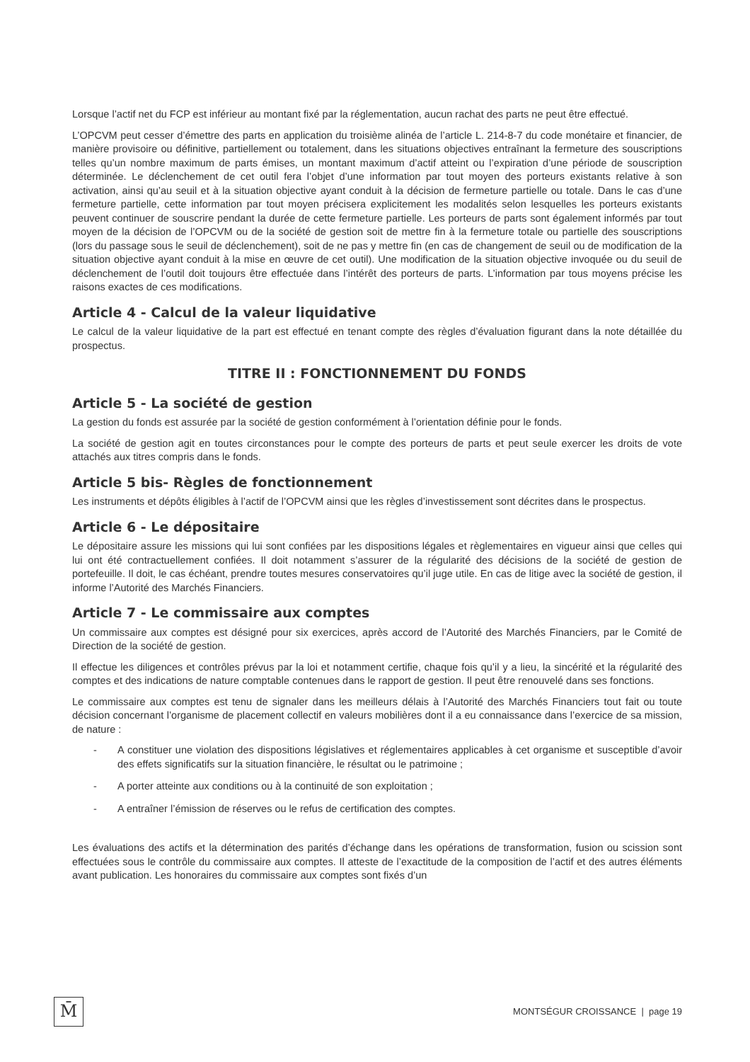Lorsque l’actif net du FCP est inférieur au montant fixé par la réglementation, aucun rachat des parts ne peut être effectué.
L’OPCVM peut cesser d’émettre des parts en application du troisième alinéa de l’article L. 214-8-7 du code monétaire et financier, de manière provisoire ou définitive, partiellement ou totalement, dans les situations objectives entraînant la fermeture des souscriptions telles qu’un nombre maximum de parts émises, un montant maximum d’actif atteint ou l’expiration d’une période de souscription déterminée. Le déclenchement de cet outil fera l’objet d’une information par tout moyen des porteurs existants relative à son activation, ainsi qu’au seuil et à la situation objective ayant conduit à la décision de fermeture partielle ou totale. Dans le cas d’une fermeture partielle, cette information par tout moyen précisera explicitement les modalités selon lesquelles les porteurs existants peuvent continuer de souscrire pendant la durée de cette fermeture partielle. Les porteurs de parts sont également informés par tout moyen de la décision de l’OPCVM ou de la société de gestion soit de mettre fin à la fermeture totale ou partielle des souscriptions (lors du passage sous le seuil de déclenchement), soit de ne pas y mettre fin (en cas de changement de seuil ou de modification de la situation objective ayant conduit à la mise en œuvre de cet outil). Une modification de la situation objective invoquée ou du seuil de déclenchement de l’outil doit toujours être effectuée dans l’intérêt des porteurs de parts. L’information par tous moyens précise les raisons exactes de ces modifications.
Article 4 - Calcul de la valeur liquidative
Le calcul de la valeur liquidative de la part est effectué en tenant compte des règles d’évaluation figurant dans la note détaillée du prospectus.
TITRE II : FONCTIONNEMENT DU FONDS
Article 5 - La société de gestion
La gestion du fonds est assurée par la société de gestion conformément à l’orientation définie pour le fonds.
La société de gestion agit en toutes circonstances pour le compte des porteurs de parts et peut seule exercer les droits de vote attachés aux titres compris dans le fonds.
Article 5 bis- Règles de fonctionnement
Les instruments et dépôts éligibles à l’actif de l’OPCVM ainsi que les règles d’investissement sont décrites dans le prospectus.
Article 6 - Le dépositaire
Le dépositaire assure les missions qui lui sont confiées par les dispositions légales et règlementaires en vigueur ainsi que celles qui lui ont été contractuellement confiées. Il doit notamment s’assurer de la régularité des décisions de la société de gestion de portefeuille. Il doit, le cas échéant, prendre toutes mesures conservatoires qu’il juge utile. En cas de litige avec la société de gestion, il informe l’Autorité des Marchés Financiers.
Article 7 - Le commissaire aux comptes
Un commissaire aux comptes est désigné pour six exercices, après accord de l’Autorité des Marchés Financiers, par le Comité de Direction de la société de gestion.
Il effectue les diligences et contrôles prévus par la loi et notamment certifie, chaque fois qu’il y a lieu, la sincérité et la régularité des comptes et des indications de nature comptable contenues dans le rapport de gestion. Il peut être renouvelé dans ses fonctions.
Le commissaire aux comptes est tenu de signaler dans les meilleurs délais à l’Autorité des Marchés Financiers tout fait ou toute décision concernant l’organisme de placement collectif en valeurs mobilières dont il a eu connaissance dans l’exercice de sa mission, de nature :
- A constituer une violation des dispositions législatives et réglementaires applicables à cet organisme et susceptible d’avoir des effets significatifs sur la situation financière, le résultat ou le patrimoine ;
- A porter atteinte aux conditions ou à la continuité de son exploitation ;
- A entraîner l’émission de réserves ou le refus de certification des comptes.
Les évaluations des actifs et la détermination des parités d’échange dans les opérations de transformation, fusion ou scission sont effectuées sous le contrôle du commissaire aux comptes. Il atteste de l’exactitude de la composition de l’actif et des autres éléments avant publication. Les honoraires du commissaire aux comptes sont fixés d’un
M̄
MONTSÉGUR CROISSANCE | page 19